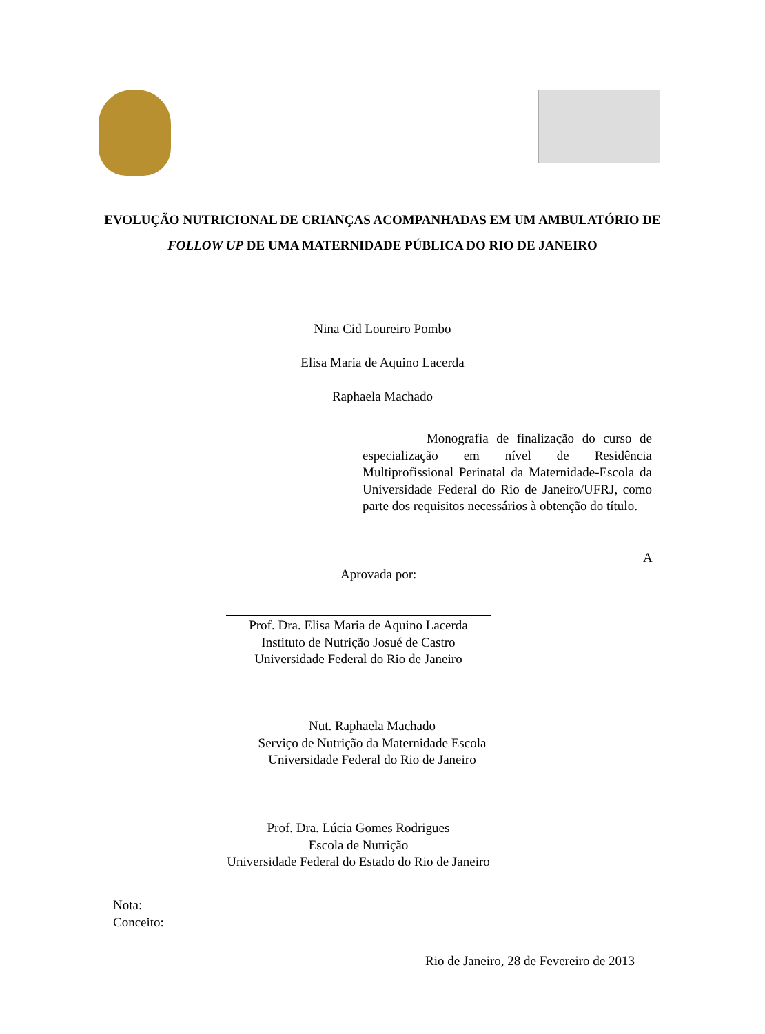EVOLUÇÃO NUTRICIONAL DE CRIANÇAS ACOMPANHADAS EM UM AMBULATÓRIO DE FOLLOW UP DE UMA MATERNIDADE PÚBLICA DO RIO DE JANEIRO
Nina Cid Loureiro Pombo
Elisa Maria de Aquino Lacerda
Raphaela Machado
Monografia de finalização do curso de especialização em nível de Residência Multiprofissional Perinatal da Maternidade-Escola da Universidade Federal do Rio de Janeiro/UFRJ, como parte dos requisitos necessários à obtenção do título.
A
Aprovada por:
Prof. Dra. Elisa Maria de Aquino Lacerda
Instituto de Nutrição Josué de Castro
Universidade Federal do Rio de Janeiro
Nut. Raphaela Machado
Serviço de Nutrição da Maternidade Escola
Universidade Federal do Rio de Janeiro
Prof. Dra. Lúcia Gomes Rodrigues
Escola de Nutrição
Universidade Federal do Estado do Rio de Janeiro
Nota:
Conceito:
Rio de Janeiro, 28 de Fevereiro de 2013